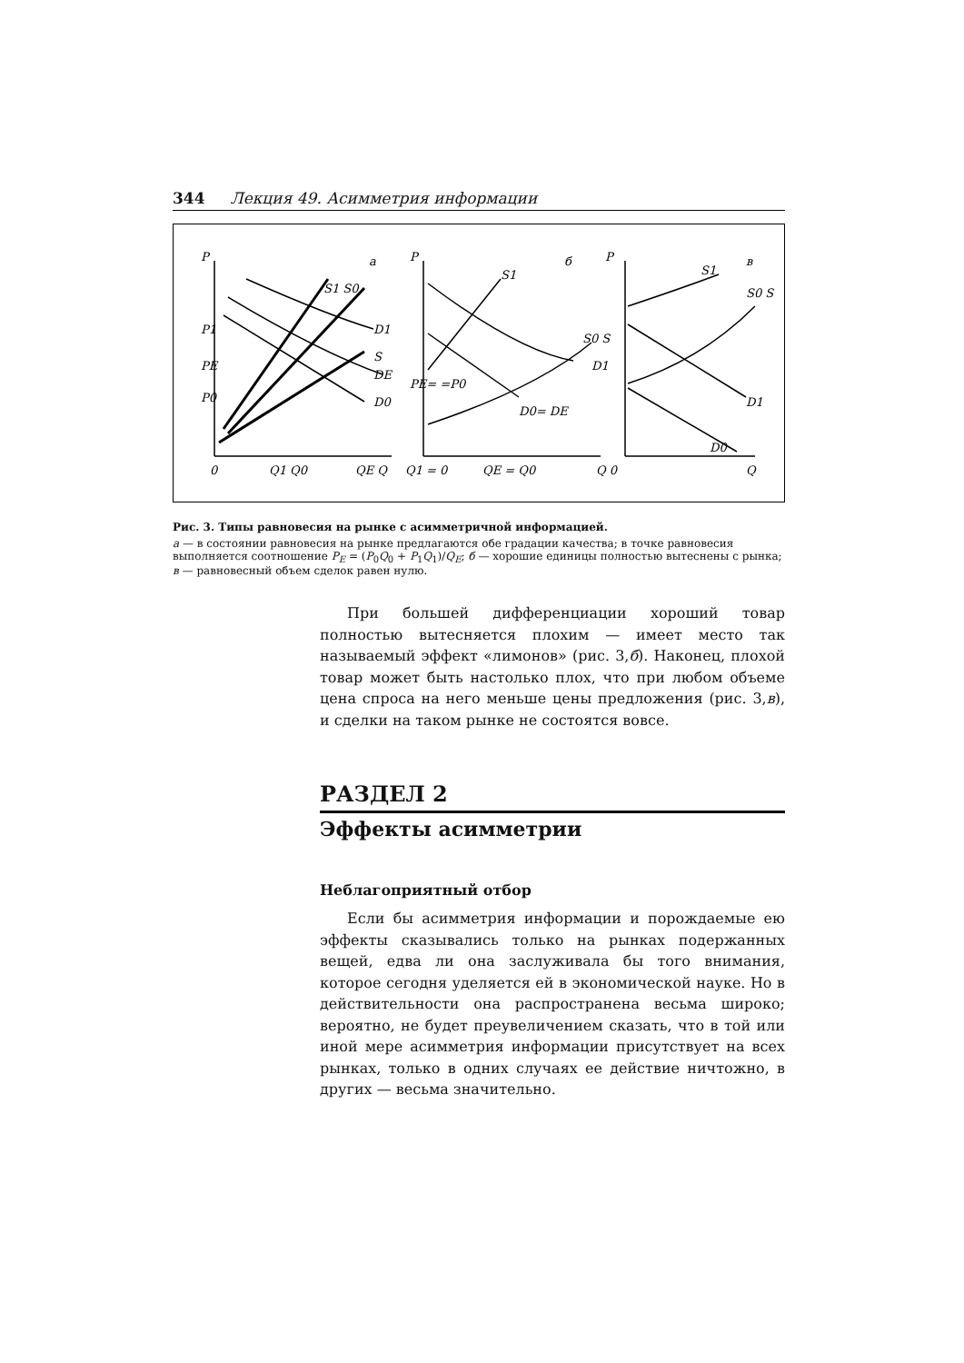344 Лекция 49. Асимметрия информации
P
а
P
б
P
в
P1
PE
P0
0
Q1 Q0
QE Q
Q1 = 0
QE = Q0
Q 0
Q
S1 S0
D1
S
DE
D0
D0= DE
PE= =P0
S1
S0 S
D1
S1
S0 S
D1
D0
Рис. 3. Типы равновесия на рынке с асимметричной информацией.
а — в состоянии равновесия на рынке предлагаются обе градации качества; в точке равновесия выполняется соотношение P<sub>E</sub> = (P<sub>0</sub>Q<sub>0</sub> + P<sub>1</sub>Q<sub>1</sub>)/Q<sub>E</sub>; б — хорошие единицы полностью вытеснены с рынка; в — равновесный объем сделок равен нулю.
При большей дифференциации хороший товар полностью вытесняется плохим — имеет место так называемый эффект «лимонов» (рис. 3,б). Наконец, плохой товар может быть настолько плох, что при любом объеме цена спроса на него меньше цены предложения (рис. 3,в), и сделки на таком рынке не состоятся вовсе.
РАЗДЕЛ 2
Эффекты асимметрии
Неблагоприятный отбор
Если бы асимметрия информации и порождаемые ею эффекты сказывались только на рынках подержанных вещей, едва ли она заслуживала бы того внимания, которое сегодня уделяется ей в экономической науке. Но в действительности она распространена весьма широко; вероятно, не будет преувеличением сказать, что в той или иной мере асимметрия информации присутствует на всех рынках, только в одних случаях ее действие ничтожно, в других — весьма значительно.